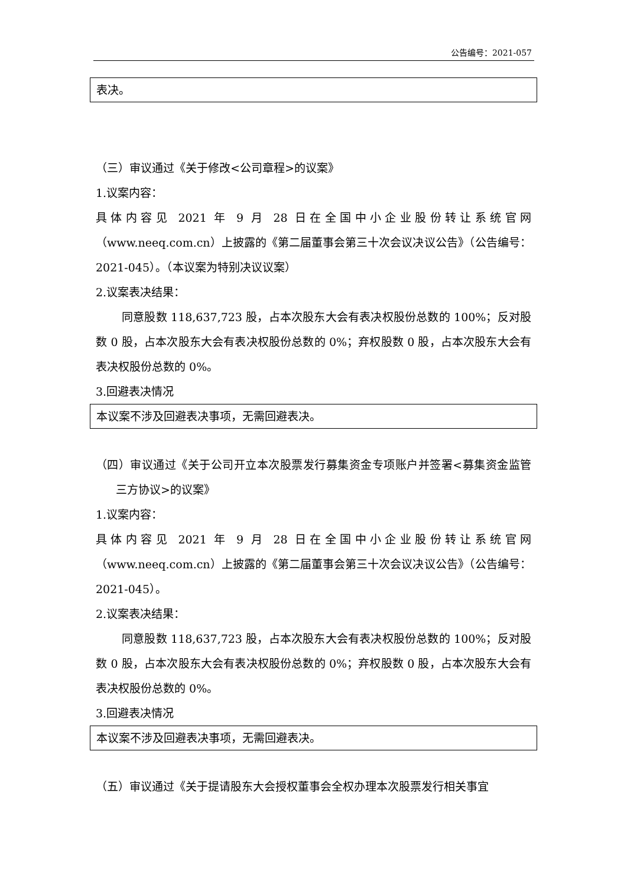公告编号：2021-057
表决。
（三）审议通过《关于修改<公司章程>的议案》
1.议案内容：
具体内容见 2021 年 9 月 28 日在全国中小企业股份转让系统官网（www.neeq.com.cn）上披露的《第二届董事会第三十次会议决议公告》（公告编号：2021-045）。（本议案为特别决议议案）
2.议案表决结果：
同意股数 118,637,723 股，占本次股东大会有表决权股份总数的 100%；反对股数 0 股，占本次股东大会有表决权股份总数的 0%；弃权股数 0 股，占本次股东大会有表决权股份总数的 0%。
3.回避表决情况
本议案不涉及回避表决事项，无需回避表决。
（四）审议通过《关于公司开立本次股票发行募集资金专项账户并签署<募集资金监管三方协议>的议案》
1.议案内容：
具体内容见 2021 年 9 月 28 日在全国中小企业股份转让系统官网（www.neeq.com.cn）上披露的《第二届董事会第三十次会议决议公告》（公告编号：2021-045）。
2.议案表决结果：
同意股数 118,637,723 股，占本次股东大会有表决权股份总数的 100%；反对股数 0 股，占本次股东大会有表决权股份总数的 0%；弃权股数 0 股，占本次股东大会有表决权股份总数的 0%。
3.回避表决情况
本议案不涉及回避表决事项，无需回避表决。
（五）审议通过《关于提请股东大会授权董事会全权办理本次股票发行相关事宜